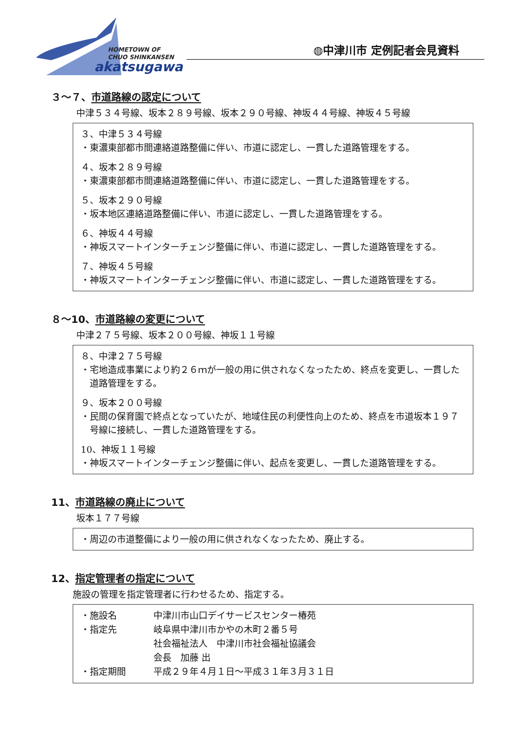HOMETOWN OF
CHUO SHINKANSEN
akatsugawa
◍中津川市 定例記者会見資料
３～７、市道路線の認定について
中津５３４号線、坂本２８９号線、坂本２９０号線、神坂４４号線、神坂４５号線
３、中津５３４号線
・東濃東部都市間連絡道路整備に伴い、市道に認定し、一貫した道路管理をする。
４、坂本２８９号線
・東濃東部都市間連絡道路整備に伴い、市道に認定し、一貫した道路管理をする。
５、坂本２９０号線
・坂本地区連絡道路整備に伴い、市道に認定し、一貫した道路管理をする。
６、神坂４４号線
・神坂スマートインターチェンジ整備に伴い、市道に認定し、一貫した道路管理をする。
７、神坂４５号線
・神坂スマートインターチェンジ整備に伴い、市道に認定し、一貫した道路管理をする。
８～10、市道路線の変更について
中津２７５号線、坂本２００号線、神坂１１号線
８、中津２７５号線
・宅地造成事業により約２６ｍが一般の用に供されなくなったため、終点を変更し、一貫した道路管理をする。
９、坂本２００号線
・民間の保育園で終点となっていたが、地域住民の利便性向上のため、終点を市道坂本１９７号線に接続し、一貫した道路管理をする。
10、神坂１１号線
・神坂スマートインターチェンジ整備に伴い、起点を変更し、一貫した道路管理をする。
11、市道路線の廃止について
坂本１７７号線
・周辺の市道整備により一般の用に供されなくなったため、廃止する。
12、指定管理者の指定について
施設の管理を指定管理者に行わせるため、指定する。
| ・施設名 | 中津川市山口デイサービスセンター椿苑 |
| ・指定先 | 岐阜県中津川市かやの木町２番５号 社会福祉法人 中津川市社会福祉協議会 会長 加藤 出 |
| ・指定期間 | 平成２９年４月１日～平成３１年３月３１日 |